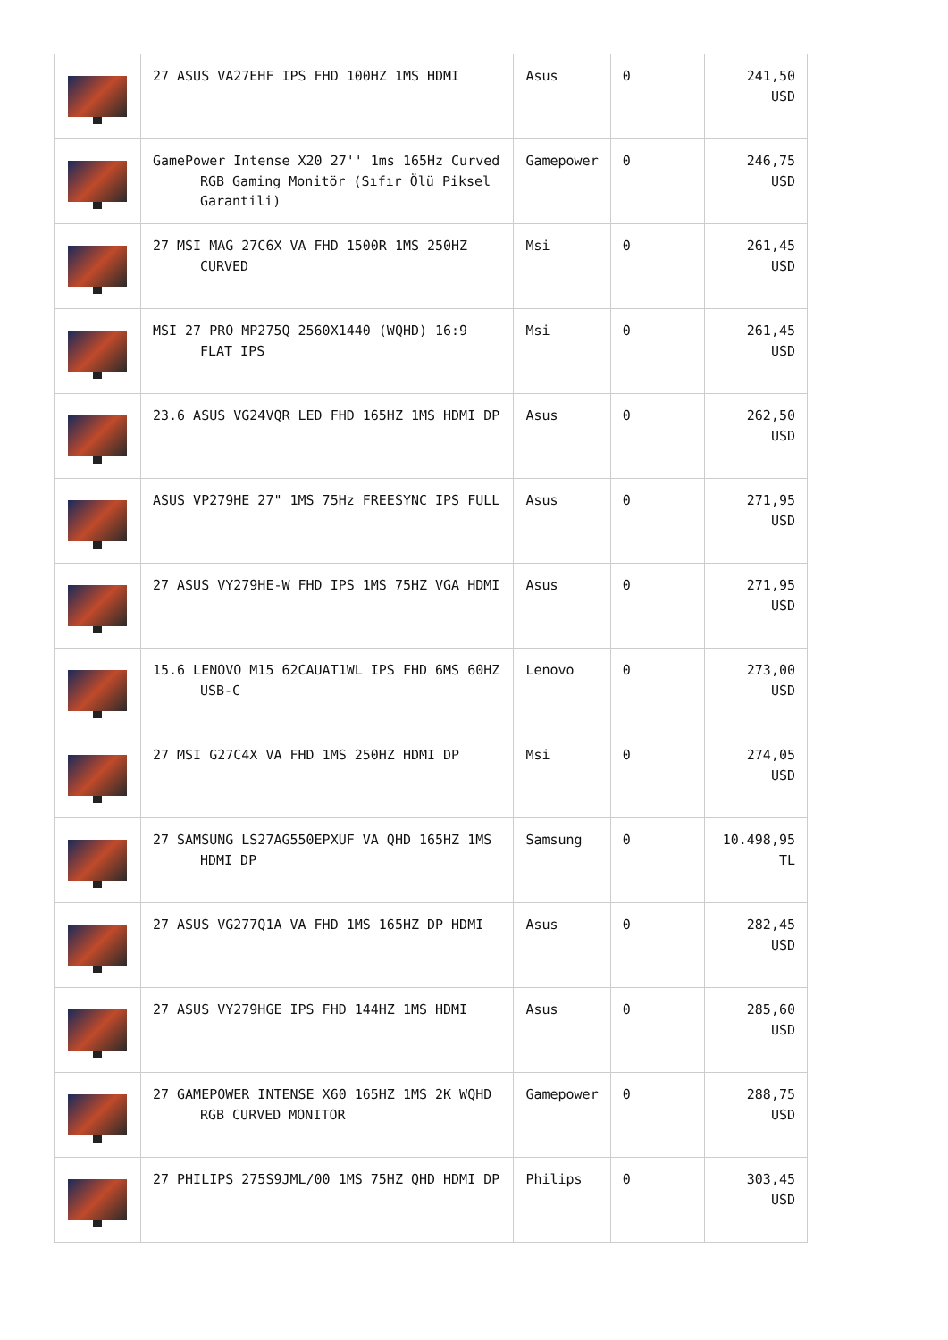| | 27 ASUS VA27EHF IPS FHD 100HZ 1MS HDMI | Asus | 0 | 241,50 USD |
| | GamePower Intense X20 27'' 1ms 165Hz Curved RGB Gaming Monitör (Sıfır Ölü Piksel Garantili) | Gamepower | 0 | 246,75 USD |
| | 27 MSI MAG 27C6X VA FHD 1500R 1MS 250HZ CURVED | Msi | 0 | 261,45 USD |
| | MSI 27 PRO MP275Q 2560X1440 (WQHD) 16:9 FLAT IPS | Msi | 0 | 261,45 USD |
| | 23.6 ASUS VG24VQR LED FHD 165HZ 1MS HDMI DP | Asus | 0 | 262,50 USD |
| | ASUS VP279HE 27" 1MS 75Hz FREESYNC IPS FULL | Asus | 0 | 271,95 USD |
| | 27 ASUS VY279HE-W FHD IPS 1MS 75HZ VGA HDMI | Asus | 0 | 271,95 USD |
| | 15.6 LENOVO M15 62CAUAT1WL IPS FHD 6MS 60HZ USB-C | Lenovo | 0 | 273,00 USD |
| | 27 MSI G27C4X VA FHD 1MS 250HZ HDMI DP | Msi | 0 | 274,05 USD |
| | 27 SAMSUNG LS27AG550EPXUF VA QHD 165HZ 1MS HDMI DP | Samsung | 0 | 10.498,95 TL |
| | 27 ASUS VG277Q1A VA FHD 1MS 165HZ DP HDMI | Asus | 0 | 282,45 USD |
| | 27 ASUS VY279HGE IPS FHD 144HZ 1MS HDMI | Asus | 0 | 285,60 USD |
| | 27 GAMEPOWER INTENSE X60 165HZ 1MS 2K WQHD RGB CURVED MONITOR | Gamepower | 0 | 288,75 USD |
| | 27 PHILIPS 275S9JML/00 1MS 75HZ QHD HDMI DP | Philips | 0 | 303,45 USD |